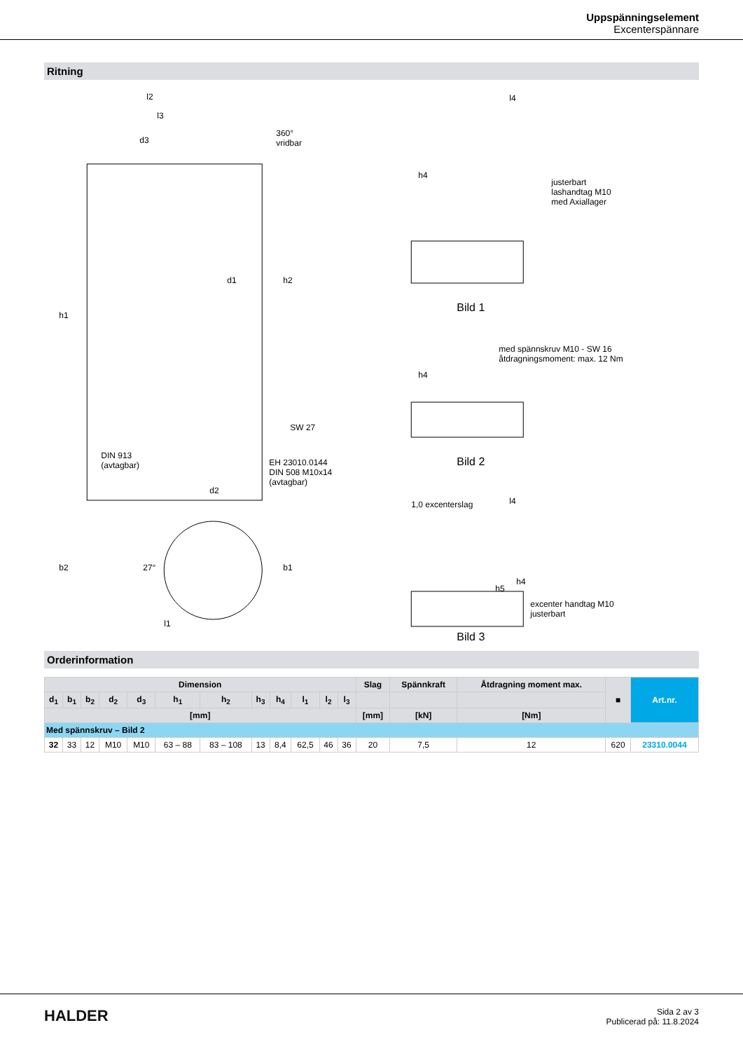Uppspänningselement
Excenterspännare
Ritning
l2
l3
d3
360°
vridbar
d1
h2
h1
SW 27
DIN 913
(avtagbar)
EH 23010.0144
DIN 508 M10x14
(avtagbar)
d2
b2
27°
b1
l1
l4
h4
justerbart
lashandtag M10
med Axiallager
Bild 1
h4
med spännskruv M10 - SW 16
åtdragningsmoment: max. 12 Nm
Bild 2
1,0 excenterslag
l4
h5
h4
excenter handtag M10
justerbart
Bild 3
Orderinformation
| Dimension | | | | | | | | | | | | Slag | Spännkraft | Åtdragning moment max. | ■ | Art.nr. |
| --- | --- | --- | --- | --- | --- | --- | --- | --- | --- | --- | --- | --- | --- | --- | --- | --- |
| d<sub>1</sub> | b<sub>1</sub> | b<sub>2</sub> | d<sub>2</sub> | d<sub>3</sub> | h<sub>1</sub> | h<sub>2</sub> | h<sub>3</sub> | h<sub>4</sub> | l<sub>1</sub> | l<sub>2</sub> | l<sub>3</sub> | | | | | |
| [mm] | | | | | | | | | | | | [mm] | [kN] | [Nm] | | |
| Med spännskruv – Bild 2 | | | | | | | | | | | | | | | | |
| 32 | 33 | 12 | M10 | M10 | 63 – 88 | 83 – 108 | 13 | 8,4 | 62,5 | 46 | 36 | 20 | 7,5 | 12 | 620 | 23310.0044 |
HALDER
Sida 2 av 3
Publicerad på: 11.8.2024